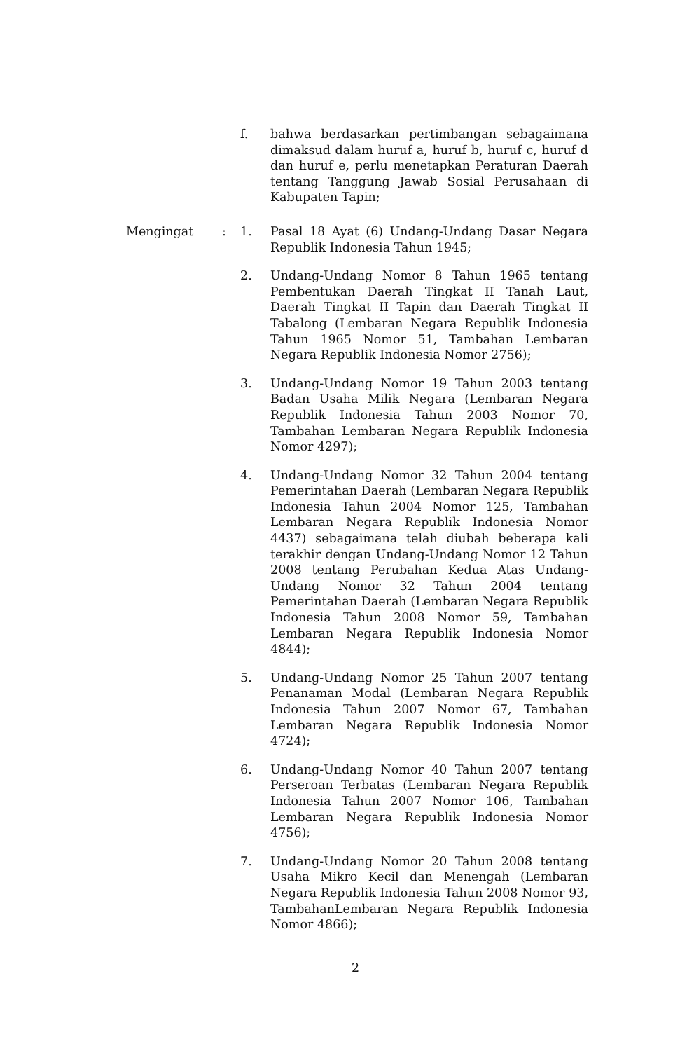f. bahwa berdasarkan pertimbangan sebagaimana dimaksud dalam huruf a, huruf b, huruf c, huruf d dan huruf e, perlu menetapkan Peraturan Daerah tentang Tanggung Jawab Sosial Perusahaan di Kabupaten Tapin;
Mengingat : 1. Pasal 18 Ayat (6) Undang-Undang Dasar Negara Republik Indonesia Tahun 1945;
2. Undang-Undang Nomor 8 Tahun 1965 tentang Pembentukan Daerah Tingkat II Tanah Laut, Daerah Tingkat II Tapin dan Daerah Tingkat II Tabalong (Lembaran Negara Republik Indonesia Tahun 1965 Nomor 51, Tambahan Lembaran Negara Republik Indonesia Nomor 2756);
3. Undang-Undang Nomor 19 Tahun 2003 tentang Badan Usaha Milik Negara (Lembaran Negara Republik Indonesia Tahun 2003 Nomor 70, Tambahan Lembaran Negara Republik Indonesia Nomor 4297);
4. Undang-Undang Nomor 32 Tahun 2004 tentang Pemerintahan Daerah (Lembaran Negara Republik Indonesia Tahun 2004 Nomor 125, Tambahan Lembaran Negara Republik Indonesia Nomor 4437) sebagaimana telah diubah beberapa kali terakhir dengan Undang-Undang Nomor 12 Tahun 2008 tentang Perubahan Kedua Atas Undang-Undang Nomor 32 Tahun 2004 tentang Pemerintahan Daerah (Lembaran Negara Republik Indonesia Tahun 2008 Nomor 59, Tambahan Lembaran Negara Republik Indonesia Nomor 4844);
5. Undang-Undang Nomor 25 Tahun 2007 tentang Penanaman Modal (Lembaran Negara Republik Indonesia Tahun 2007 Nomor 67, Tambahan Lembaran Negara Republik Indonesia Nomor 4724);
6. Undang-Undang Nomor 40 Tahun 2007 tentang Perseroan Terbatas (Lembaran Negara Republik Indonesia Tahun 2007 Nomor 106, Tambahan Lembaran Negara Republik Indonesia Nomor 4756);
7. Undang-Undang Nomor 20 Tahun 2008 tentang Usaha Mikro Kecil dan Menengah (Lembaran Negara Republik Indonesia Tahun 2008 Nomor 93, TambahanLembaran Negara Republik Indonesia Nomor 4866);
2